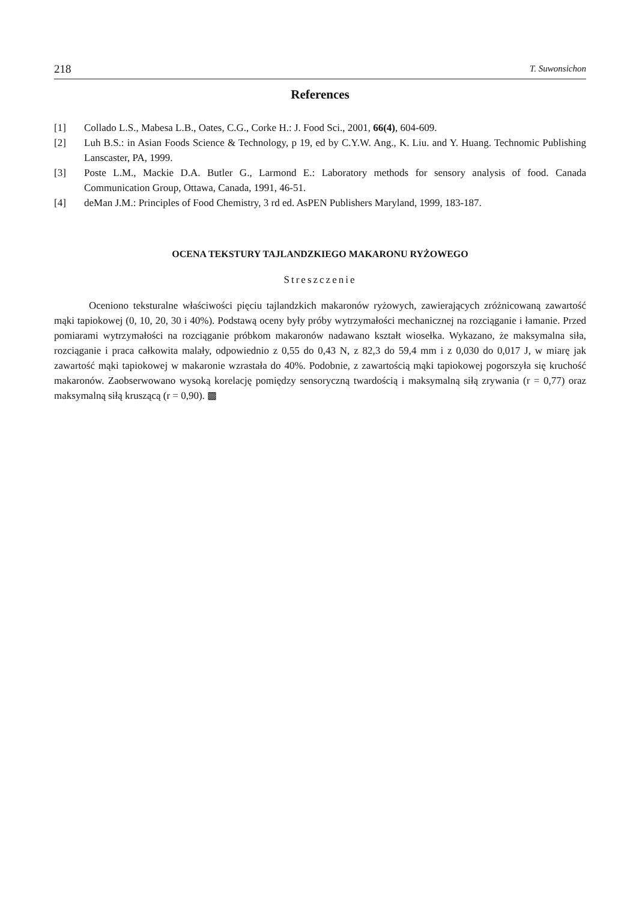218 T. Suwonsichon
References
[1] Collado L.S., Mabesa L.B., Oates, C.G., Corke H.: J. Food Sci., 2001, 66(4), 604-609.
[2] Luh B.S.: in Asian Foods Science & Technology, p 19, ed by C.Y.W. Ang., K. Liu. and Y. Huang. Technomic Publishing Lanscaster, PA, 1999.
[3] Poste L.M., Mackie D.A. Butler G., Larmond E.: Laboratory methods for sensory analysis of food. Canada Communication Group, Ottawa, Canada, 1991, 46-51.
[4] deMan J.M.: Principles of Food Chemistry, 3 rd ed. AsPEN Publishers Maryland, 1999, 183-187.
OCENA TEKSTURY TAJLANDZKIEGO MAKARONU RYŻOWEGO
Streszczenie
Oceniono teksturalne właściwości pięciu tajlandzkich makaronów ryżowych, zawierających zróżnicowaną zawartość mąki tapiokowej (0, 10, 20, 30 i 40%). Podstawą oceny były próby wytrzymałości mechanicznej na rozciąganie i łamanie. Przed pomiarami wytrzymałości na rozciąganie próbkom makaronów nadawano kształt wiosełka. Wykazano, że maksymalna siła, rozciąganie i praca całkowita malały, odpowiednio z 0,55 do 0,43 N, z 82,3 do 59,4 mm i z 0,030 do 0,017 J, w miarę jak zawartość mąki tapiokowej w makaronie wzrastała do 40%. Podobnie, z zawartością mąki tapiokowej pogorszyła się kruchość makaronów. Zaobserwowano wysoką korelację pomiędzy sensoryczną twardością i maksymalną siłą zrywania (r = 0,77) oraz maksymalną siłą kruszącą (r = 0,90). ▩